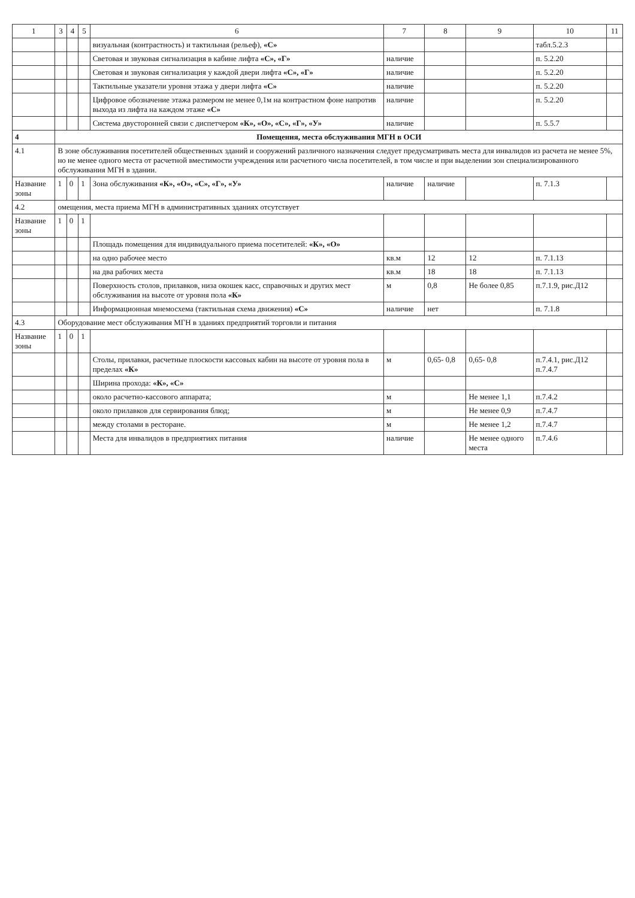| 1 | 3 | 4 | 5 | 6 | 7 | 8 | 9 | 10 | 11 |
| --- | --- | --- | --- | --- | --- | --- | --- | --- | --- |
| | | | | визуальная (контрастность) и тактильная (рельеф), «С» | | | | табл.5.2.3 | |
| | | | | Световая и звуковая сигнализация в кабине лифта «С», «Г» | наличие | | | п. 5.2.20 | |
| | | | | Световая и звуковая сигнализация у каждой двери лифта «С», «Г» | наличие | | | п. 5.2.20 | |
| | | | | Тактильные указатели уровня этажа у двери лифта «С» | наличие | | | п. 5.2.20 | |
| | | | | Цифровое обозначение этажа размером не менее 0,1м на контрастном фоне напротив выхода из лифта на каждом этаже «С» | наличие | | | п. 5.2.20 | |
| | | | | Система двусторонней связи с диспетчером «К», «О», «С», «Г», «У» | наличие | | | п. 5.5.7 | |
| 4 | Помещения, места обслуживания МГН в ОСИ | | | | | | | | |
| 4.1 | В зоне обслуживания посетителей общественных зданий и сооружений различного назначения следует предусматривать места для инвалидов из расчета не менее 5%, но не менее одного места от расчетной вместимости учреждения или расчетного числа посетителей, в том числе и при выделении зон специализированного обслуживания МГН в здании. | | | | | | | | |
| Название зоны | 1 | 0 | 1 | Зона обслуживания «К», «О», «С», «Г», «У» | наличие | наличие | | п. 7.1.3 | |
| 4.2 | омещения, места приема МГН в административных зданиях отсутствует | | | | | | | | |
| Название зоны | 1 | 0 | 1 | | | | | | |
| | | | | Площадь помещения для индивидуального приема посетителей: «К», «О» | | | | | |
| | | | | на одно рабочее место | кв.м | 12 | 12 | п. 7.1.13 | |
| | | | | на два рабочих места | кв.м | 18 | 18 | п. 7.1.13 | |
| | | | | Поверхность столов, прилавков, низа окошек касс, справочных и других мест обслуживания на высоте от уровня пола «К» | м | 0,8 | Не более 0,85 | п.7.1.9, рис.Д12 | |
| | | | | Информационная мнемосхема (тактильная схема движения) «С» | наличие | нет | | п. 7.1.8 | |
| 4.3 | Оборудование мест обслуживания МГН в зданиях предприятий торговли и питания | | | | | | | | |
| Название зоны | 1 | 0 | 1 | | | | | | |
| | | | | Столы, прилавки, расчетные плоскости кассовых кабин на высоте от уровня пола в пределах «К» | м | 0,65- 0,8 | 0,65- 0,8 | п.7.4.1, рис.Д12 п.7.4.7 | |
| | | | | Ширина прохода: «К», «С» | | | | | |
| | | | | около расчетно-кассового аппарата; | м | | Не менее 1,1 | п.7.4.2 | |
| | | | | около прилавков для сервирования блюд; | м | | Не менее 0,9 | п.7.4.7 | |
| | | | | между столами в ресторане. | м | | Не менее 1,2 | п.7.4.7 | |
| | | | | Места для инвалидов в предприятиях питания | наличие | | Не менее одного места | п.7.4.6 | |